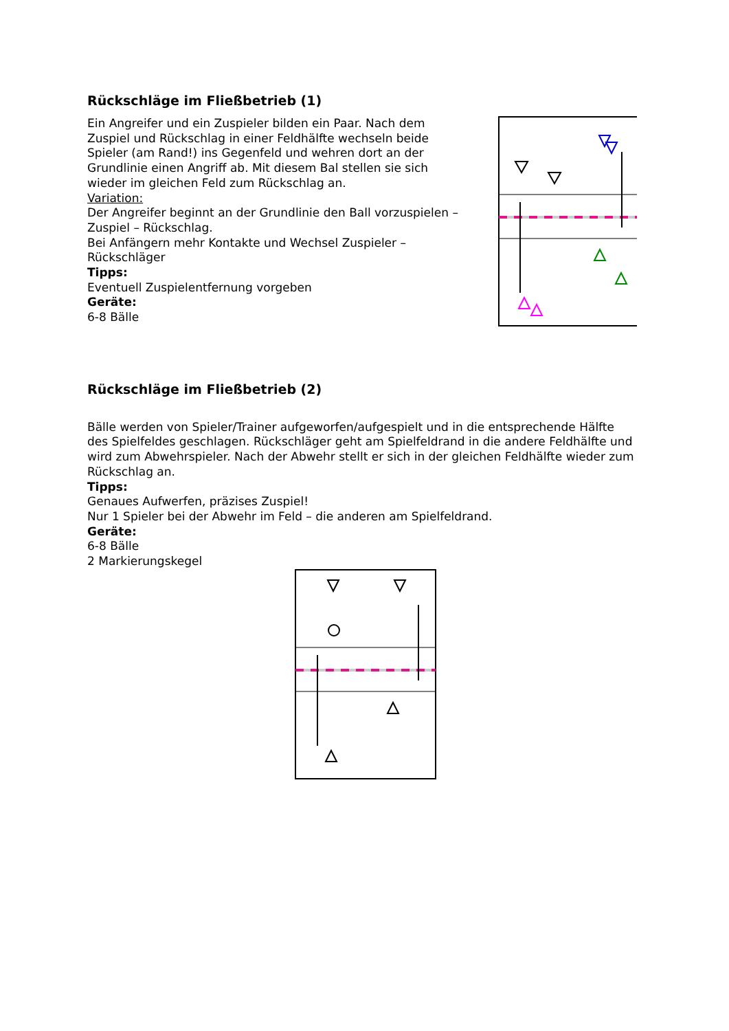Rückschläge im Fließbetrieb (1)
Ein Angreifer und ein Zuspieler bilden ein Paar. Nach dem Zuspiel und Rückschlag in einer Feldhälfte wechseln beide Spieler (am Rand!) ins Gegenfeld und wehren dort an der Grundlinie einen Angriff ab. Mit diesem Bal stellen sie sich wieder im gleichen Feld zum Rückschlag an.
Variation:
Der Angreifer beginnt an der Grundlinie den Ball vorzuspielen – Zuspiel – Rückschlag.
Bei Anfängern mehr Kontakte und Wechsel Zuspieler – Rückschläger
Tipps:
Eventuell Zuspielentfernung vorgeben
Geräte:
6-8 Bälle
Rückschläge im Fließbetrieb (2)
Bälle werden von Spieler/Trainer aufgeworfen/aufgespielt und in die entsprechende Hälfte des Spielfeldes geschlagen. Rückschläger geht am Spielfeldrand in die andere Feldhälfte und wird zum Abwehrspieler. Nach der Abwehr stellt er sich in der gleichen Feldhälfte wieder zum Rückschlag an.
Tipps:
Genaues Aufwerfen, präzises Zuspiel!
Nur 1 Spieler bei der Abwehr im Feld – die anderen am Spielfeldrand.
Geräte:
6-8 Bälle
2 Markierungskegel